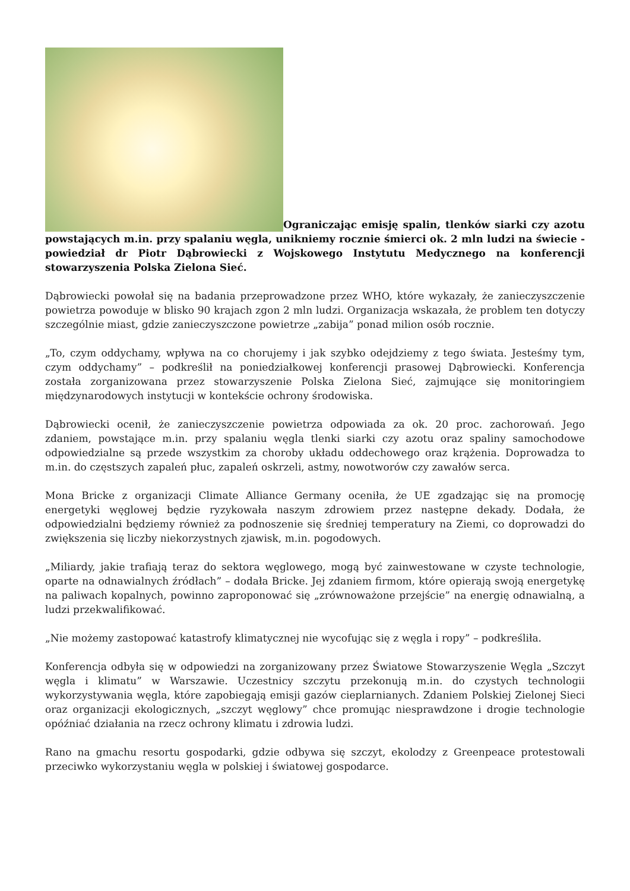Ograniczając emisję spalin, tlenków siarki czy azotu powstających m.in. przy spalaniu węgla, unikniemy rocznie śmierci ok. 2 mln ludzi na świecie - powiedział dr Piotr Dąbrowiecki z Wojskowego Instytutu Medycznego na konferencji stowarzyszenia Polska Zielona Sieć.
Dąbrowiecki powołał się na badania przeprowadzone przez WHO, które wykazały, że zanieczyszczenie powietrza powoduje w blisko 90 krajach zgon 2 mln ludzi. Organizacja wskazała, że problem ten dotyczy szczególnie miast, gdzie zanieczyszczone powietrze „zabija” ponad milion osób rocznie.
„To, czym oddychamy, wpływa na co chorujemy i jak szybko odejdziemy z tego świata. Jesteśmy tym, czym oddychamy” – podkreślił na poniedziałkowej konferencji prasowej Dąbrowiecki. Konferencja została zorganizowana przez stowarzyszenie Polska Zielona Sieć, zajmujące się monitoringiem międzynarodowych instytucji w kontekście ochrony środowiska.
Dąbrowiecki ocenił, że zanieczyszczenie powietrza odpowiada za ok. 20 proc. zachorowań. Jego zdaniem, powstające m.in. przy spalaniu węgla tlenki siarki czy azotu oraz spaliny samochodowe odpowiedzialne są przede wszystkim za choroby układu oddechowego oraz krążenia. Doprowadza to m.in. do częstszych zapaleń płuc, zapaleń oskrzeli, astmy, nowotworów czy zawałów serca.
Mona Bricke z organizacji Climate Alliance Germany oceniła, że UE zgadzając się na promocję energetyki węglowej będzie ryzykowała naszym zdrowiem przez następne dekady. Dodała, że odpowiedzialni będziemy również za podnoszenie się średniej temperatury na Ziemi, co doprowadzi do zwiększenia się liczby niekorzystnych zjawisk, m.in. pogodowych.
„Miliardy, jakie trafiają teraz do sektora węglowego, mogą być zainwestowane w czyste technologie, oparte na odnawialnych źródłach” – dodała Bricke. Jej zdaniem firmom, które opierają swoją energetykę na paliwach kopalnych, powinno zaproponować się „zrównoważone przejście” na energię odnawialną, a ludzi przekwalifikować.
„Nie możemy zastopować katastrofy klimatycznej nie wycofując się z węgla i ropy” – podkreśliła.
Konferencja odbyła się w odpowiedzi na zorganizowany przez Światowe Stowarzyszenie Węgla „Szczyt węgla i klimatu” w Warszawie. Uczestnicy szczytu przekonują m.in. do czystych technologii wykorzystywania węgla, które zapobiegają emisji gazów cieplarnianych. Zdaniem Polskiej Zielonej Sieci oraz organizacji ekologicznych, „szczyt węglowy” chce promując niesprawdzone i drogie technologie opóźniać działania na rzecz ochrony klimatu i zdrowia ludzi.
Rano na gmachu resortu gospodarki, gdzie odbywa się szczyt, ekolodzy z Greenpeace protestowali przeciwko wykorzystaniu węgla w polskiej i światowej gospodarce.